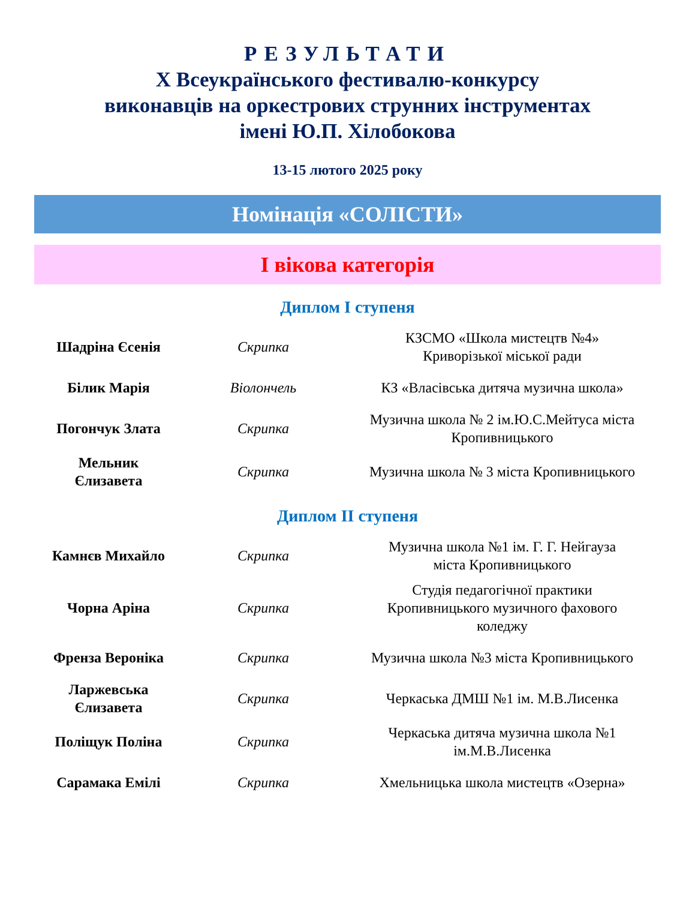РЕЗУЛЬТАТИ
Х Всеукраїнського фестивалю-конкурсу
виконавців на оркестрових струнних інструментах
імені Ю.П. Хілобокова
13-15 лютого 2025 року
Номінація «СОЛІСТИ»
І вікова категорія
Диплом І ступеня
| Шадріна Єсенія | Скрипка | КЗСМО «Школа мистецтв №4» Криворізької міської ради |
| Білик Марія | Віолончель | КЗ «Власівська дитяча музична школа» |
| Погончук Злата | Скрипка | Музична школа № 2 ім.Ю.С.Мейтуса міста Кропивницького |
| Мельник Єлизавета | Скрипка | Музична школа № 3 міста Кропивницького |
Диплом ІІ ступеня
| Камнєв Михайло | Скрипка | Музична школа №1 ім. Г. Г. Нейгауза міста Кропивницького |
| Чорна Аріна | Скрипка | Студія педагогічної практики Кропивницького музичного фахового коледжу |
| Френза Вероніка | Скрипка | Музична школа №3 міста Кропивницького |
| Ларжевська Єлизавета | Скрипка | Черкаська ДМШ №1 ім. М.В.Лисенка |
| Поліщук Поліна | Скрипка | Черкаська дитяча музична школа №1 ім.М.В.Лисенка |
| Сарамака Емілі | Скрипка | Хмельницька школа мистецтв «Озерна» |